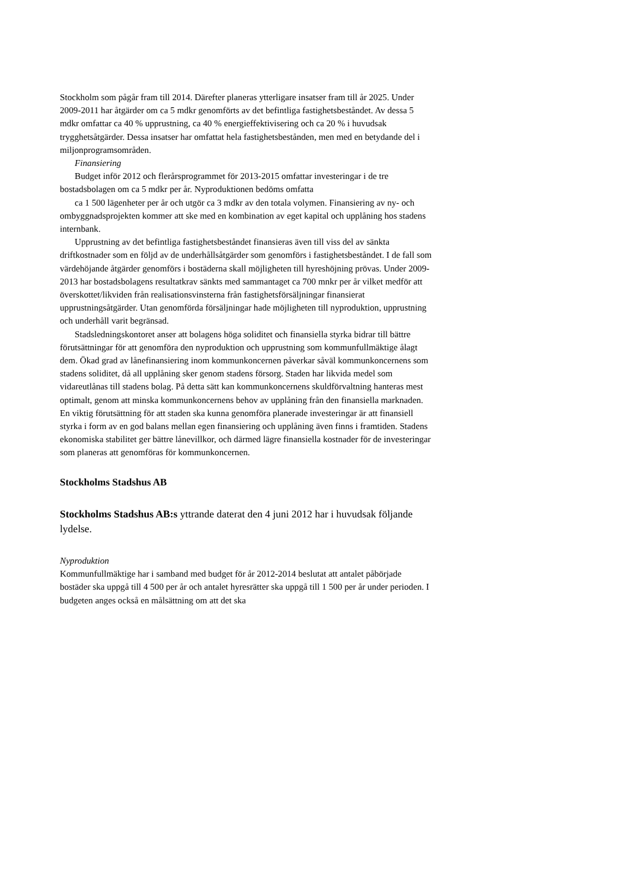Stockholm som pågår fram till 2014. Därefter planeras ytterligare insatser fram till år 2025. Under 2009-2011 har åtgärder om ca 5 mdkr genomförts av det befintliga fastighetsbeståndet. Av dessa 5 mdkr omfattar ca 40 % upprustning, ca 40 % energieffektivisering och ca 20 % i huvudsak trygghetsåtgärder. Dessa insatser har omfattat hela fastighetsbestånden, men med en betydande del i miljonprogramsområden.
Finansiering
Budget inför 2012 och flerårsprogrammet för 2013-2015 omfattar investeringar i de tre bostadsbolagen om ca 5 mdkr per år. Nyproduktionen bedöms omfatta
ca 1 500 lägenheter per år och utgör ca 3 mdkr av den totala volymen. Finansiering av ny- och ombyggnadsprojekten kommer att ske med en kombination av eget kapital och upplåning hos stadens internbank.
Upprustning av det befintliga fastighetsbeståndet finansieras även till viss del av sänkta driftkostnader som en följd av de underhållsåtgärder som genomförs i fastighetsbeståndet. I de fall som värdehöjande åtgärder genomförs i bostäderna skall möjligheten till hyreshöjning prövas. Under 2009-2013 har bostadsbolagens resultatkrav sänkts med sammantaget ca 700 mnkr per år vilket medför att överskottet/likviden från realisationsvinsterna från fastighetsförsäljningar finansierat upprustningsåtgärder. Utan genomförda försäljningar hade möjligheten till nyproduktion, upprustning och underhåll varit begränsad.
Stadsledningskontoret anser att bolagens höga soliditet och finansiella styrka bidrar till bättre förutsättningar för att genomföra den nyproduktion och upprustning som kommunfullmäktige ålagt dem. Ökad grad av lånefinansiering inom kommunkoncernen påverkar såväl kommunkoncernens som stadens soliditet, då all upplåning sker genom stadens försorg. Staden har likvida medel som vidareutlånas till stadens bolag. På detta sätt kan kommunkoncernens skuldförvaltning hanteras mest optimalt, genom att minska kommunkoncernens behov av upplåning från den finansiella marknaden. En viktig förutsättning för att staden ska kunna genomföra planerade investeringar är att finansiell styrka i form av en god balans mellan egen finansiering och upplåning även finns i framtiden. Stadens ekonomiska stabilitet ger bättre lånevillkor, och därmed lägre finansiella kostnader för de investeringar som planeras att genomföras för kommunkoncernen.
Stockholms Stadshus AB
Stockholms Stadshus AB:s yttrande daterat den 4 juni 2012 har i huvudsak följande lydelse.
Nyproduktion
Kommunfullmäktige har i samband med budget för år 2012-2014 beslutat att antalet påbörjade bostäder ska uppgå till 4 500 per år och antalet hyresrätter ska uppgå till 1 500 per år under perioden. I budgeten anges också en målsättning om att det ska